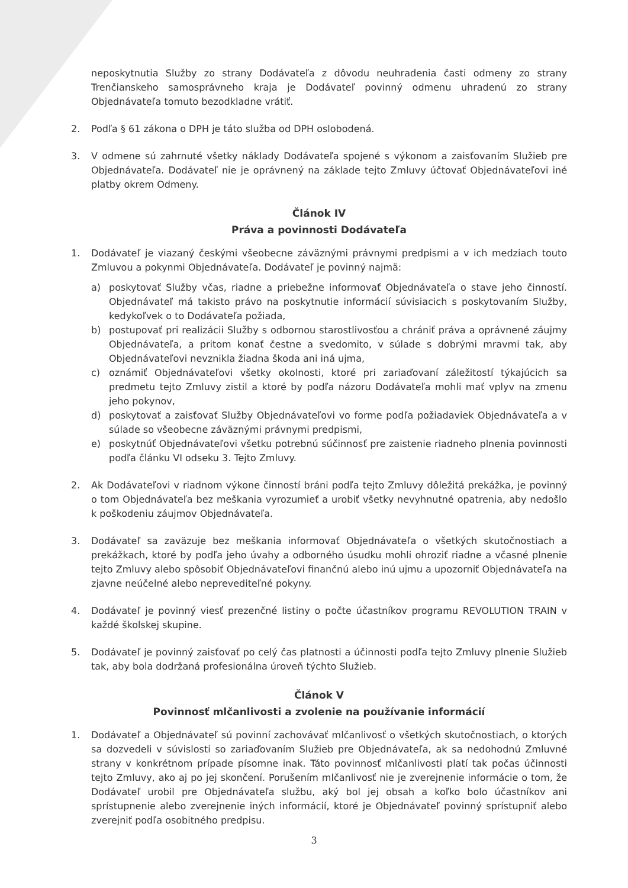neposkytnutia Služby zo strany Dodávateľa z dôvodu neuhradenia časti odmeny zo strany Trenčianskeho samosprávneho kraja je Dodávateľ povinný odmenu uhradenú zo strany Objednávateľa tomuto bezodkladne vrátiť.
2. Podľa § 61 zákona o DPH je táto služba od DPH oslobodená.
3. V odmene sú zahrnuté všetky náklady Dodávateľa spojené s výkonom a zaisťovaním Služieb pre Objednávateľa. Dodávateľ nie je oprávnený na základe tejto Zmluvy účtovať Objednávateľovi iné platby okrem Odmeny.
Článok IV
Práva a povinnosti Dodávateľa
1. Dodávateľ je viazaný českými všeobecne záväznými právnymi predpismi a v ich medziach touto Zmluvou a pokynmi Objednávateľa. Dodávateľ je povinný najmä:
a) poskytovať Služby včas, riadne a priebežne informovať Objednávateľa o stave jeho činností. Objednávateľ má takisto právo na poskytnutie informácií súvisiacich s poskytovaním Služby, kedykoľvek o to Dodávateľa požiada,
b) postupovať pri realizácii Služby s odbornou starostlivosťou a chrániť práva a oprávnené záujmy Objednávateľa, a pritom konať čestne a svedomito, v súlade s dobrými mravmi tak, aby Objednávateľovi nevznikla žiadna škoda ani iná ujma,
c) oznámiť Objednávateľovi všetky okolnosti, ktoré pri zariaďovaní záležitostí týkajúcich sa predmetu tejto Zmluvy zistil a ktoré by podľa názoru Dodávateľa mohli mať vplyv na zmenu jeho pokynov,
d) poskytovať a zaisťovať Služby Objednávateľovi vo forme podľa požiadaviek Objednávateľa a v súlade so všeobecne záväznými právnymi predpismi,
e) poskytnúť Objednávateľovi všetku potrebnú súčinnosť pre zaistenie riadneho plnenia povinnosti podľa článku VI odseku 3. Tejto Zmluvy.
2. Ak Dodávateľovi v riadnom výkone činností bráni podľa tejto Zmluvy dôležitá prekážka, je povinný o tom Objednávateľa bez meškania vyrozumieť a urobiť všetky nevyhnutné opatrenia, aby nedošlo k poškodeniu záujmov Objednávateľa.
3. Dodávateľ sa zaväzuje bez meškania informovať Objednávateľa o všetkých skutočnostiach a prekážkach, ktoré by podľa jeho úvahy a odborného úsudku mohli ohroziť riadne a včasné plnenie tejto Zmluvy alebo spôsobiť Objednávateľovi finančnú alebo inú ujmu a upozorniť Objednávateľa na zjavne neúčelné alebo neprevediteľné pokyny.
4. Dodávateľ je povinný viesť prezenčné listiny o počte účastníkov programu REVOLUTION TRAIN v každé školskej skupine.
5. Dodávateľ je povinný zaisťovať po celý čas platnosti a účinnosti podľa tejto Zmluvy plnenie Služieb tak, aby bola dodržaná profesionálna úroveň týchto Služieb.
Článok V
Povinnosť mlčanlivosti a zvolenie na používanie informácií
1. Dodávateľ a Objednávateľ sú povinní zachovávať mlčanlivosť o všetkých skutočnostiach, o ktorých sa dozvedeli v súvislosti so zariaďovaním Služieb pre Objednávateľa, ak sa nedohodnú Zmluvné strany v konkrétnom prípade písomne inak. Táto povinnosť mlčanlivosti platí tak počas účinnosti tejto Zmluvy, ako aj po jej skončení. Porušením mlčanlivosť nie je zverejnenie informácie o tom, že Dodávateľ urobil pre Objednávateľa službu, aký bol jej obsah a koľko bolo účastníkov ani sprístupnenie alebo zverejnenie iných informácií, ktoré je Objednávateľ povinný sprístupniť alebo zverejniť podľa osobitného predpisu.
3